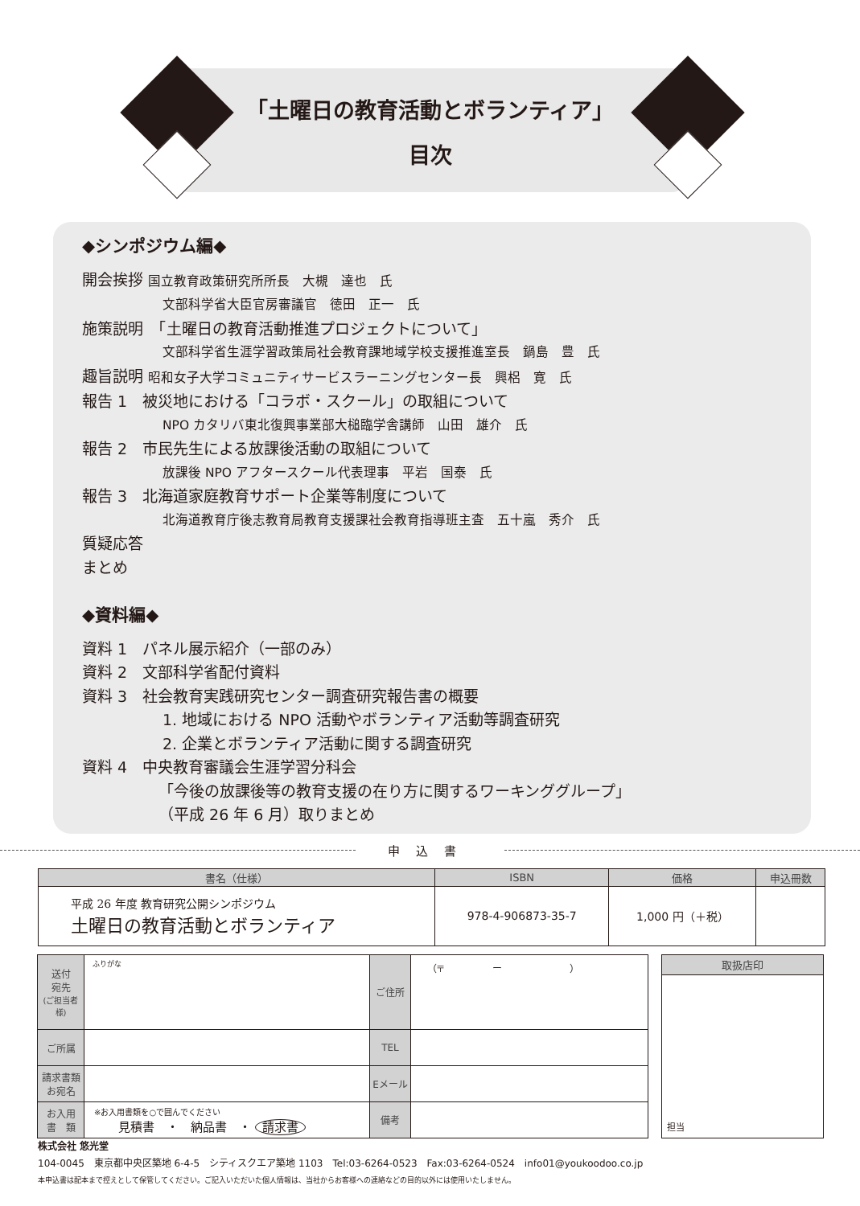「土曜日の教育活動とボランティア」
目次
◆シンポジウム編◆
開会挨拶 国立教育政策研究所所長　大槻　達也　氏
文部科学省大臣官房審議官　徳田　正一　氏
施策説明　「土曜日の教育活動推進プロジェクトについて」
文部科学省生涯学習政策局社会教育課地域学校支援推進室長　鍋島　豊　氏
趣旨説明 昭和女子大学コミュニティサービスラーニングセンター長　興梠　寛　氏
報告 1　被災地における「コラボ・スクール」の取組について
NPO カタリバ東北復興事業部大槌臨学舎講師　山田　雄介　氏
報告 2　市民先生による放課後活動の取組について
放課後 NPO アフタースクール代表理事　平岩　国泰　氏
報告 3　北海道家庭教育サポート企業等制度について
北海道教育庁後志教育局教育支援課社会教育指導班主査　五十嵐　秀介　氏
質疑応答
まとめ
◆資料編◆
資料 1　パネル展示紹介（一部のみ）
資料 2　文部科学省配付資料
資料 3　社会教育実践研究センター調査研究報告書の概要
1. 地域における NPO 活動やボランティア活動等調査研究
2. 企業とボランティア活動に関する調査研究
資料 4　中央教育審議会生涯学習分科会
「今後の放課後等の教育支援の在り方に関するワーキンググループ」
（平成 26 年 6 月）取りまとめ
申込書
| 書名（仕様） | ISBN | 価格 | 申込冊数 |
| --- | --- | --- | --- |
| 平成 26 年度 教育研究公開シンポジウム 土曜日の教育活動とボランティア | 978-4-906873-35-7 | 1,000 円（＋税） | |
| 送付 宛先 (ご担当者様) | ふりがな | ご住所 | （〒 ー ） |
| ご所属 | | TEL | |
| 請求書類 お宛名 | | Eメール | |
| お入用 書 類 | ※お入用書類を○で囲んでください 見積書 ・ 納品書 ・ 請求書 | 備考 | |
| 取扱店印 |
| --- |
| 担当 |
株式会社 悠光堂
104-0045　東京都中央区築地 6-4-5　シティスクエア築地 1103　Tel:03-6264-0523　Fax:03-6264-0524　info01@youkoodoo.co.jp
本申込書は配本まで控えとして保管してください。ご記入いただいた個人情報は、当社からお客様への連絡などの目的以外には使用いたしません。